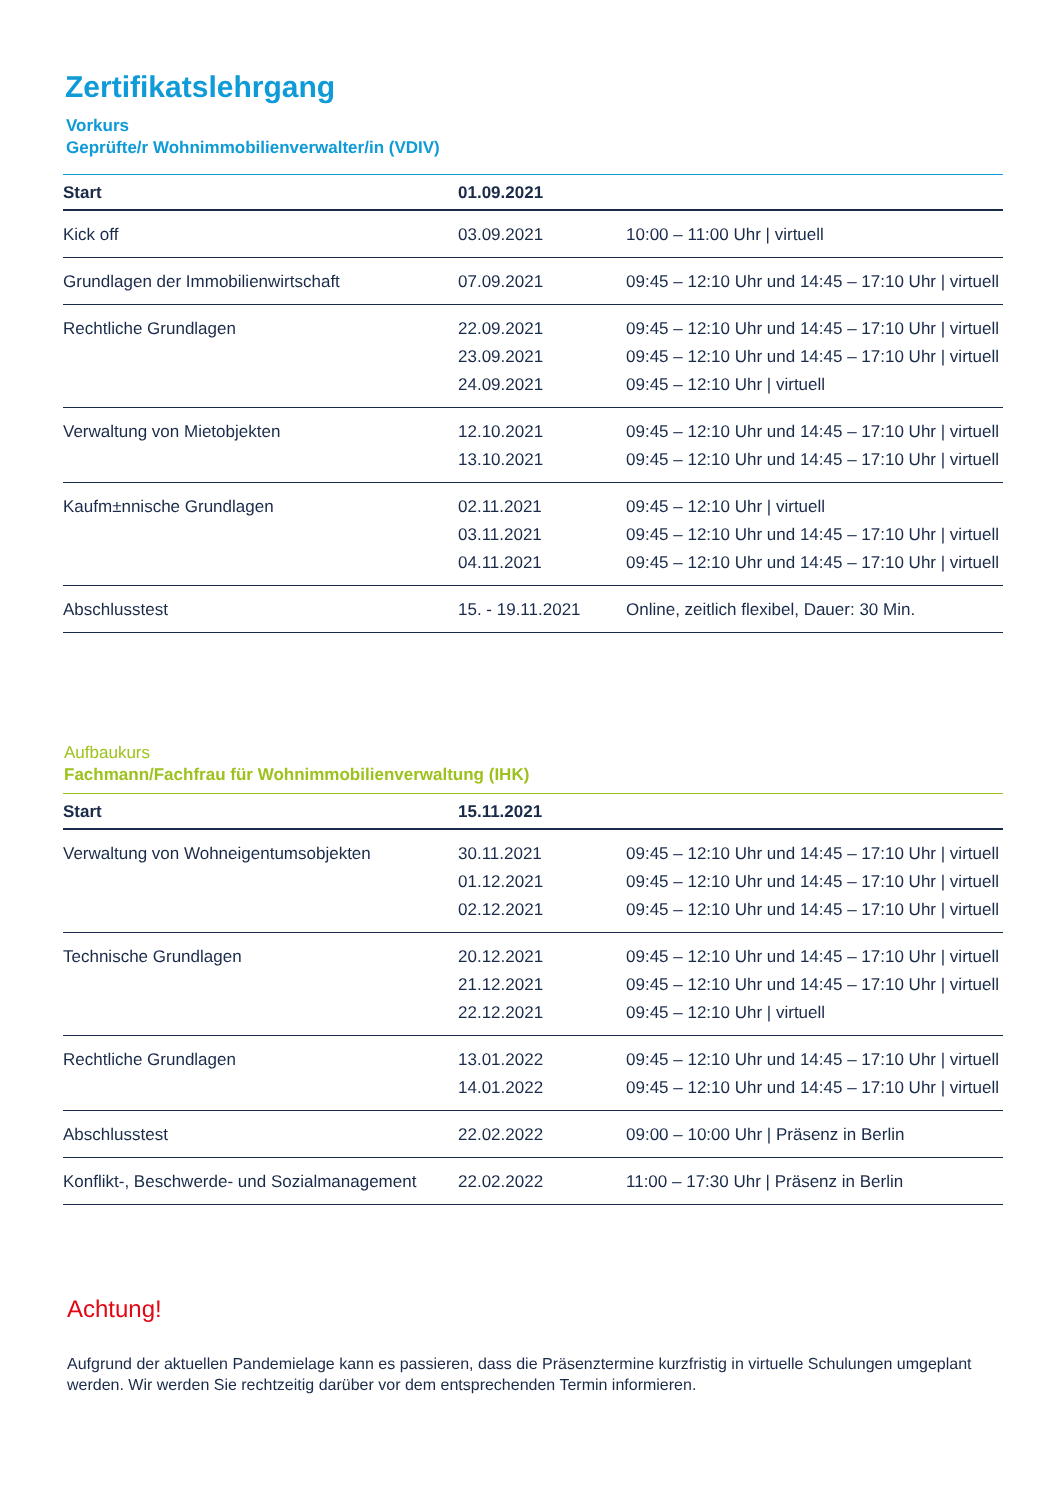Zertifikatslehrgang
Vorkurs
Geprüfte/r Wohnimmobilienverwalter/in (VDIV)
| Start | 01.09.2021 | |
| --- | --- | --- |
| Kick off | 03.09.2021 | 10:00 – 11:00 Uhr / virtuell |
| Grundlagen der Immobilienwirtschaft | 07.09.2021 | 09:45 – 12:10 Uhr und 14:45 – 17:10 Uhr / virtuell |
| Rechtliche Grundlagen | 22.09.2021 | 09:45 – 12:10 Uhr und 14:45 – 17:10 Uhr / virtuell |
| | 23.09.2021 | 09:45 – 12:10 Uhr und 14:45 – 17:10 Uhr / virtuell |
| | 24.09.2021 | 09:45 – 12:10 Uhr / virtuell |
| Verwaltung von Mietobjekten | 12.10.2021 | 09:45 – 12:10 Uhr und 14:45 – 17:10 Uhr / virtuell |
| | 13.10.2021 | 09:45 – 12:10 Uhr und 14:45 – 17:10 Uhr / virtuell |
| Kaufm±nnische Grundlagen | 02.11.2021 | 09:45 – 12:10 Uhr / virtuell |
| | 03.11.2021 | 09:45 – 12:10 Uhr und 14:45 – 17:10 Uhr / virtuell |
| | 04.11.2021 | 09:45 – 12:10 Uhr und 14:45 – 17:10 Uhr / virtuell |
| Abschlusstest | 15. - 19.11.2021 | Online, zeitlich flexibel, Dauer: 30 Min. |
Aufbaukurs
Fachmann/Fachfrau für Wohnimmobilienverwaltung (IHK)
| Start | 15.11.2021 | |
| --- | --- | --- |
| Verwaltung von Wohneigentumsobjekten | 30.11.2021 | 09:45 – 12:10 Uhr und 14:45 – 17:10 Uhr / virtuell |
| | 01.12.2021 | 09:45 – 12:10 Uhr und 14:45 – 17:10 Uhr / virtuell |
| | 02.12.2021 | 09:45 – 12:10 Uhr und 14:45 – 17:10 Uhr / virtuell |
| Technische Grundlagen | 20.12.2021 | 09:45 – 12:10 Uhr und 14:45 – 17:10 Uhr / virtuell |
| | 21.12.2021 | 09:45 – 12:10 Uhr und 14:45 – 17:10 Uhr / virtuell |
| | 22.12.2021 | 09:45 – 12:10 Uhr / virtuell |
| Rechtliche Grundlagen | 13.01.2022 | 09:45 – 12:10 Uhr und 14:45 – 17:10 Uhr / virtuell |
| | 14.01.2022 | 09:45 – 12:10 Uhr und 14:45 – 17:10 Uhr / virtuell |
| Abschlusstest | 22.02.2022 | 09:00 – 10:00 Uhr / Präsenz in Berlin |
| Konflikt-, Beschwerde- und Sozialmanagement | 22.02.2022 | 11:00 – 17:30 Uhr / Präsenz in Berlin |
Achtung!
Aufgrund der aktuellen Pandemielage kann es passieren, dass die Präsenztermine kurzfristig in virtuelle Schulungen umgeplant werden. Wir werden Sie rechtzeitig darüber vor dem entsprechenden Termin informieren.